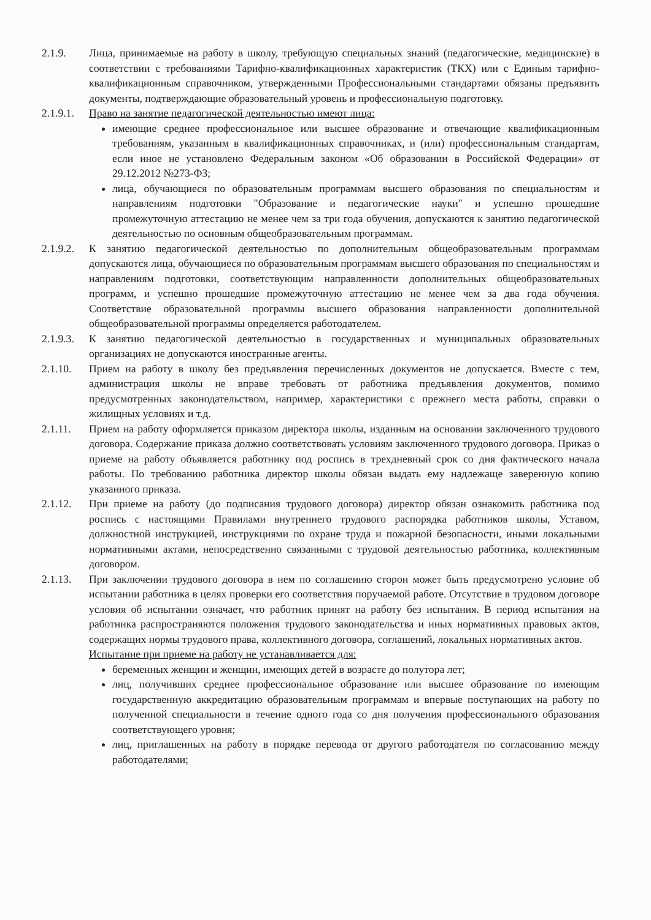2.1.9. Лица, принимаемые на работу в школу, требующую специальных знаний (педагогические, медицинские) в соответствии с требованиями Тарифно-квалификационных характеристик (ТКХ) или с Единым тарифно-квалификационным справочником, утвержденными Профессиональными стандартами обязаны предъявить документы, подтверждающие образовательный уровень и профессиональную подготовку.
2.1.9.1.
Право на занятие педагогической деятельностью имеют лица:
имеющие среднее профессиональное или высшее образование и отвечающие квалификационным требованиям, указанным в квалификационных справочниках, и (или) профессиональным стандартам, если иное не установлено Федеральным законом «Об образовании в Российской Федерации» от 29.12.2012 №273-ФЗ;
лица, обучающиеся по образовательным программам высшего образования по специальностям и направлениям подготовки "Образование и педагогические науки" и успешно прошедшие промежуточную аттестацию не менее чем за три года обучения, допускаются к занятию педагогической деятельностью по основным общеобразовательным программам.
2.1.9.2.
К занятию педагогической деятельностью по дополнительным общеобразовательным программам допускаются лица, обучающиеся по образовательным программам высшего образования по специальностям и направлениям подготовки, соответствующим направленности дополнительных общеобразовательных программ, и успешно прошедшие промежуточную аттестацию не менее чем за два года обучения. Соответствие образовательной программы высшего образования направленности дополнительной общеобразовательной программы определяется работодателем.
2.1.9.3.
К занятию педагогической деятельностью в государственных и муниципальных образовательных организациях не допускаются иностранные агенты.
2.1.10. Прием на работу в школу без предъявления перечисленных документов не допускается. Вместе с тем, администрация школы не вправе требовать от работника предъявления документов, помимо предусмотренных законодательством, например, характеристики с прежнего места работы, справки о жилищных условиях и т.д.
2.1.11. Прием на работу оформляется приказом директора школы, изданным на основании заключенного трудового договора. Содержание приказа должно соответствовать условиям заключенного трудового договора. Приказ о приеме на работу объявляется работнику под роспись в трехдневный срок со дня фактического начала работы. По требованию работника директор школы обязан выдать ему надлежаще заверенную копию указанного приказа.
2.1.12. При приеме на работу (до подписания трудового договора) директор обязан ознакомить работника под роспись с настоящими Правилами внутреннего трудового распорядка работников школы, Уставом, должностной инструкцией, инструкциями по охране труда и пожарной безопасности, иными локальными нормативными актами, непосредственно связанными с трудовой деятельностью работника, коллективным договором.
2.1.13. При заключении трудового договора в нем по соглашению сторон может быть предусмотрено условие об испытании работника в целях проверки его соответствия поручаемой работе. Отсутствие в трудовом договоре условия об испытании означает, что работник принят на работу без испытания. В период испытания на работника распространяются положения трудового законодательства и иных нормативных правовых актов, содержащих нормы трудового права, коллективного договора, соглашений, локальных нормативных актов.
Испытание при приеме на работу не устанавливается для:
беременных женщин и женщин, имеющих детей в возрасте до полутора лет;
лиц, получивших среднее профессиональное образование или высшее образование по имеющим государственную аккредитацию образовательным программам и впервые поступающих на работу по полученной специальности в течение одного года со дня получения профессионального образования соответствующего уровня;
лиц, приглашенных на работу в порядке перевода от другого работодателя по согласованию между работодателями;